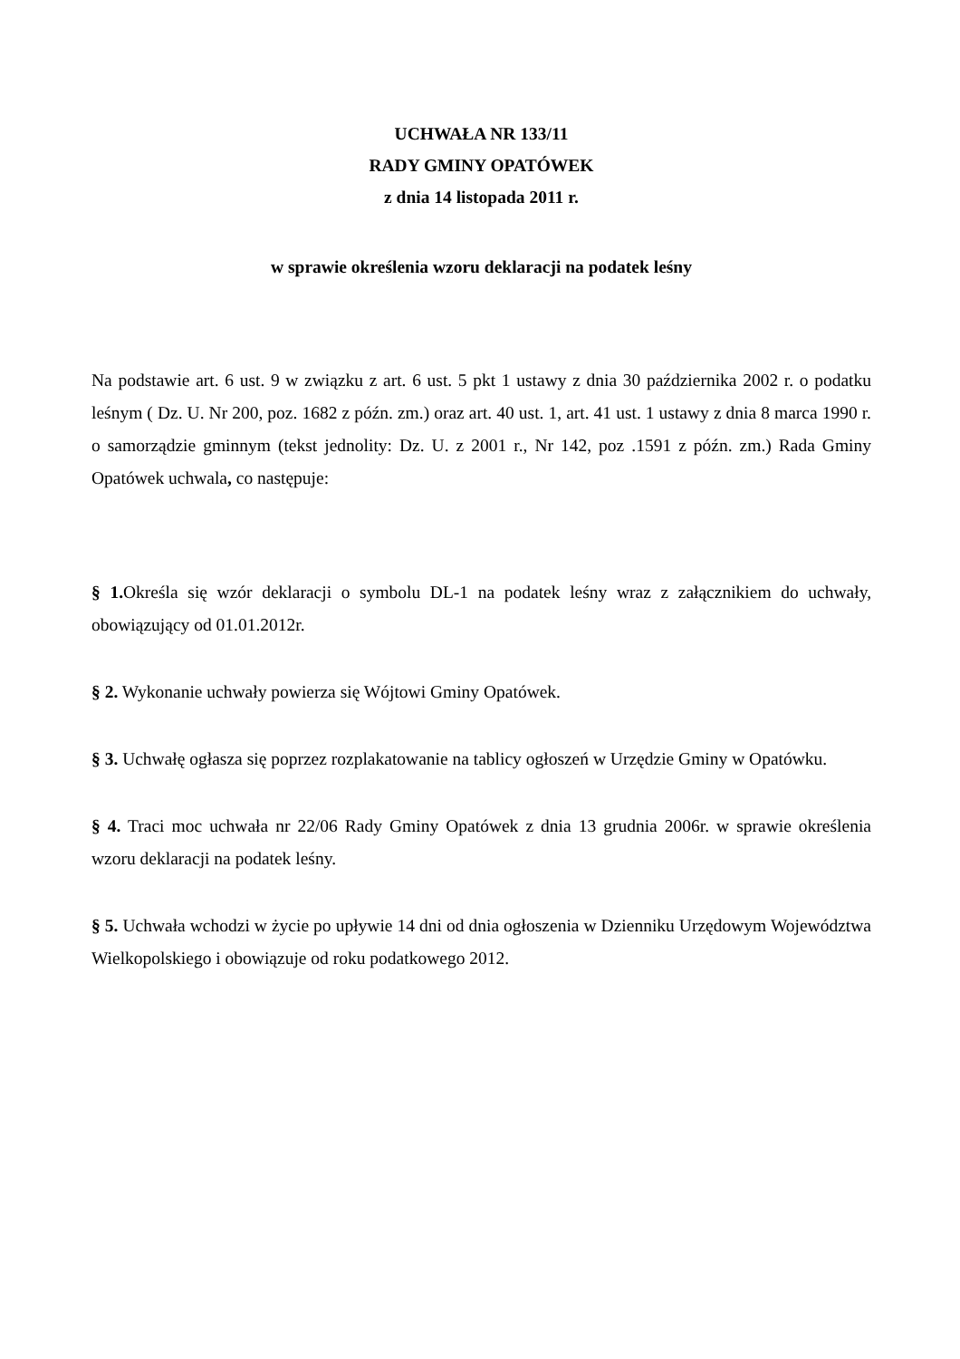UCHWAŁA NR 133/11
RADY GMINY OPATÓWEK
z dnia 14 listopada 2011 r.
w sprawie określenia wzoru deklaracji na podatek leśny
Na podstawie art. 6 ust. 9 w związku z art. 6 ust. 5 pkt 1 ustawy z dnia 30 października 2002 r. o podatku leśnym ( Dz. U. Nr 200, poz. 1682 z późn. zm.) oraz art. 40 ust. 1, art. 41 ust. 1 ustawy z dnia 8 marca 1990 r. o samorządzie gminnym (tekst jednolity: Dz. U. z 2001 r., Nr 142, poz .1591 z późn. zm.) Rada Gminy Opatówek uchwala, co następuje:
§ 1. Określa się wzór deklaracji o symbolu DL-1 na podatek leśny wraz z załącznikiem do uchwały, obowiązujący od 01.01.2012r.
§ 2. Wykonanie uchwały powierza się Wójtowi Gminy Opatówek.
§ 3. Uchwałę ogłasza się poprzez rozplakatowanie na tablicy ogłoszeń w Urzędzie Gminy w Opatówku.
§ 4. Traci moc uchwała nr 22/06 Rady Gminy Opatówek z dnia 13 grudnia 2006r. w sprawie określenia wzoru deklaracji na podatek leśny.
§ 5. Uchwała wchodzi w życie po upływie 14 dni od dnia ogłoszenia w Dzienniku Urzędowym Województwa Wielkopolskiego i obowiązuje od roku podatkowego 2012.